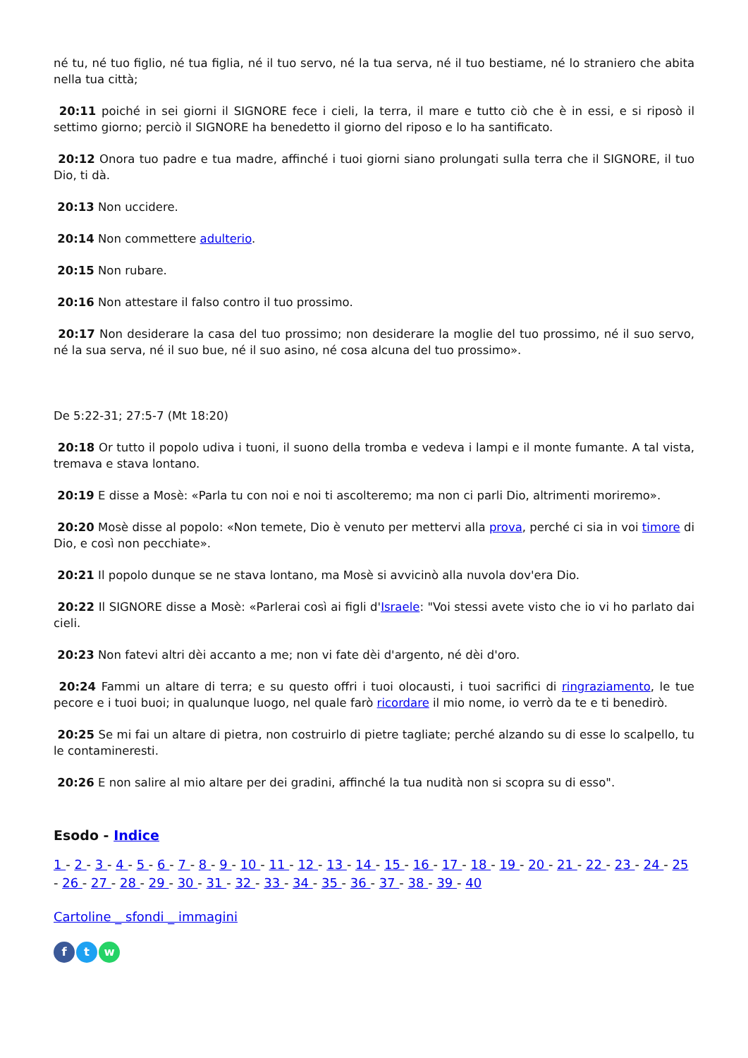né tu, né tuo figlio, né tua figlia, né il tuo servo, né la tua serva, né il tuo bestiame, né lo straniero che abita nella tua città;
20:11 poiché in sei giorni il SIGNORE fece i cieli, la terra, il mare e tutto ciò che è in essi, e si riposò il settimo giorno; perciò il SIGNORE ha benedetto il giorno del riposo e lo ha santificato.
20:12 Onora tuo padre e tua madre, affinché i tuoi giorni siano prolungati sulla terra che il SIGNORE, il tuo Dio, ti dà.
20:13 Non uccidere.
20:14 Non commettere adulterio.
20:15 Non rubare.
20:16 Non attestare il falso contro il tuo prossimo.
20:17 Non desiderare la casa del tuo prossimo; non desiderare la moglie del tuo prossimo, né il suo servo, né la sua serva, né il suo bue, né il suo asino, né cosa alcuna del tuo prossimo».
De 5:22-31; 27:5-7 (Mt 18:20)
20:18 Or tutto il popolo udiva i tuoni, il suono della tromba e vedeva i lampi e il monte fumante. A tal vista, tremava e stava lontano.
20:19 E disse a Mosè: «Parla tu con noi e noi ti ascolteremo; ma non ci parli Dio, altrimenti moriremo».
20:20 Mosè disse al popolo: «Non temete, Dio è venuto per mettervi alla prova, perché ci sia in voi timore di Dio, e così non pecchiate».
20:21 Il popolo dunque se ne stava lontano, ma Mosè si avvicinò alla nuvola dov'era Dio.
20:22 Il SIGNORE disse a Mosè: «Parlerai così ai figli d'Israele: "Voi stessi avete visto che io vi ho parlato dai cieli.
20:23 Non fatevi altri dèi accanto a me; non vi fate dèi d'argento, né dèi d'oro.
20:24 Fammi un altare di terra; e su questo offri i tuoi olocausti, i tuoi sacrifici di ringraziamento, le tue pecore e i tuoi buoi; in qualunque luogo, nel quale farò ricordare il mio nome, io verrò da te e ti benedirò.
20:25 Se mi fai un altare di pietra, non costruirlo di pietre tagliate; perché alzando su di esse lo scalpello, tu le contamineresti.
20:26 E non salire al mio altare per dei gradini, affinché la tua nudità non si scopra su di esso".
Esodo - Indice
1 - 2 - 3 - 4 - 5 - 6 - 7 - 8 - 9 - 10 - 11 - 12 - 13 - 14 - 15 - 16 - 17 - 18 - 19 - 20 - 21 - 22 - 23 - 24 - 25 - 26 - 27 - 28 - 29 - 30 - 31 - 32 - 33 - 34 - 35 - 36 - 37 - 38 - 39 - 40
Cartoline _ sfondi _ immagini
f t w